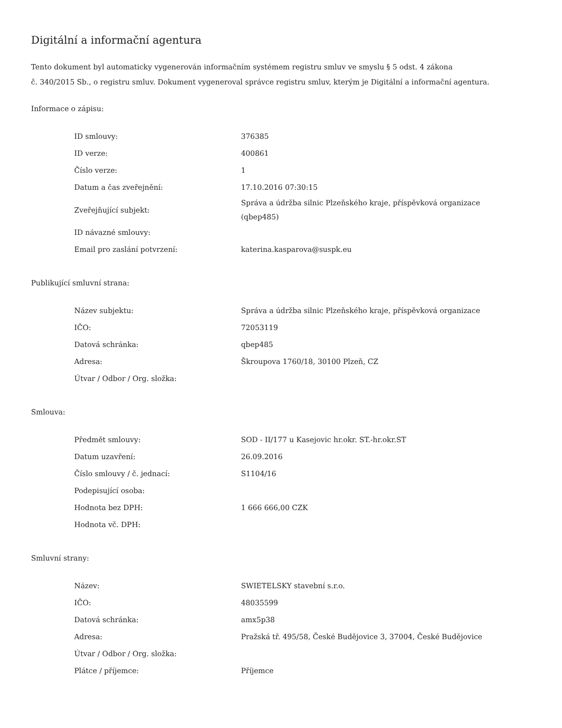Digitální a informační agentura
Tento dokument byl automaticky vygenerován informačním systémem registru smluv ve smyslu § 5 odst. 4 zákona
č. 340/2015 Sb., o registru smluv. Dokument vygeneroval správce registru smluv, kterým je Digitální a informační agentura.
Informace o zápisu:
| ID smlouvy: | 376385 |
| ID verze: | 400861 |
| Číslo verze: | 1 |
| Datum a čas zveřejnění: | 17.10.2016 07:30:15 |
| Zveřejňující subjekt: | Správa a údržba silnic Plzeňského kraje, příspěvková organizace (qbep485) |
| ID návazné smlouvy: | |
| Email pro zaslání potvrzení: | katerina.kasparova@suspk.eu |
Publikující smluvní strana:
| Název subjektu: | Správa a údržba silnic Plzeňského kraje, příspěvková organizace |
| IČO: | 72053119 |
| Datová schránka: | qbep485 |
| Adresa: | Škroupova 1760/18, 30100 Plzeň, CZ |
| Útvar / Odbor / Org. složka: | |
Smlouva:
| Předmět smlouvy: | SOD - II/177 u Kasejovic hr.okr. ST.-hr.okr.ST |
| Datum uzavření: | 26.09.2016 |
| Číslo smlouvy / č. jednací: | S1104/16 |
| Podepisující osoba: | |
| Hodnota bez DPH: | 1 666 666,00 CZK |
| Hodnota vč. DPH: | |
Smluvní strany:
| Název: | SWIETELSKY stavební s.r.o. |
| IČO: | 48035599 |
| Datová schránka: | amx5p38 |
| Adresa: | Pražská tř. 495/58, České Budějovice 3, 37004, České Budějovice |
| Útvar / Odbor / Org. složka: | |
| Plátce / příjemce: | Příjemce |